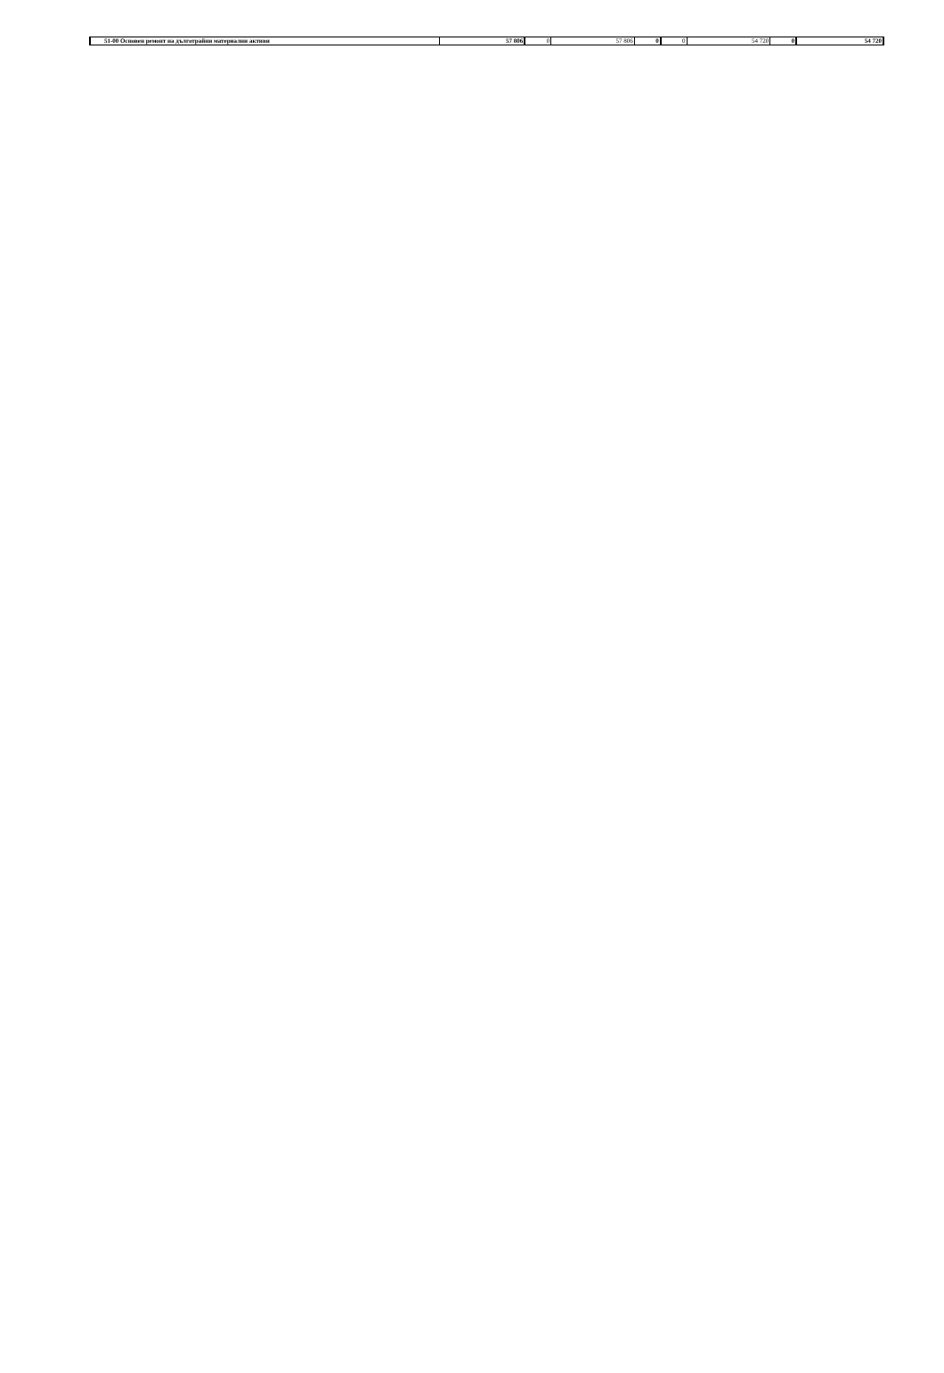| 51-00 Основен ремонт на дълготрайни материални активи | 57 806 | 0 | 57 806 | 0 | 0 | 54 720 | 0 | 54 720 |